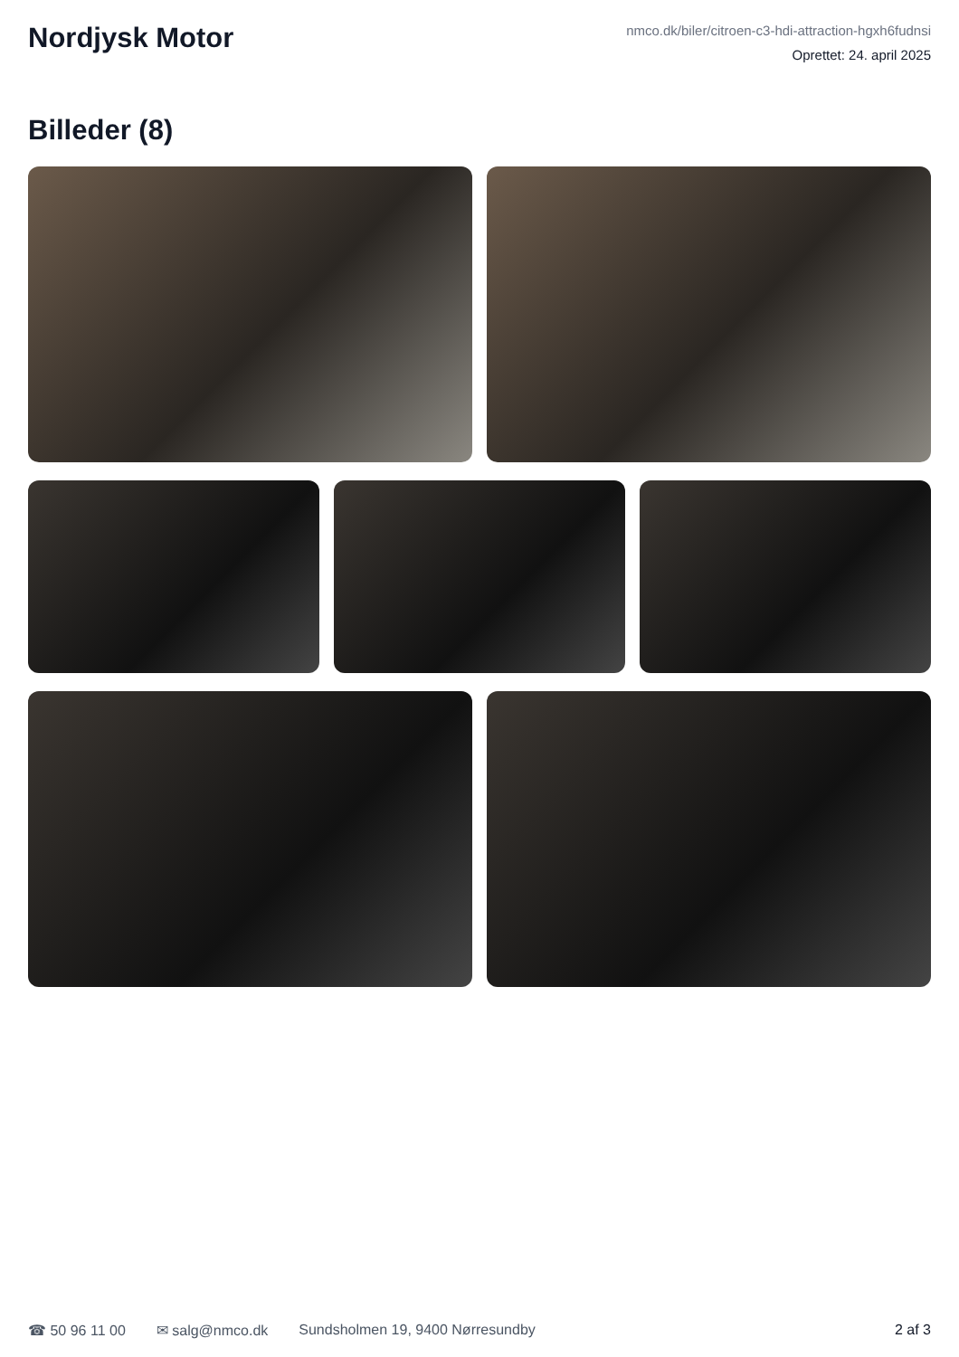Nordjysk Motor
nmco.dk/biler/citroen-c3-hdi-attraction-hgxh6fudnsi
Oprettet: 24. april 2025
Billeder (8)
☎ 50 96 11 00 ✉ salg@nmco.dk Sundsholmen 19, 9400 Nørresundby 2 af 3